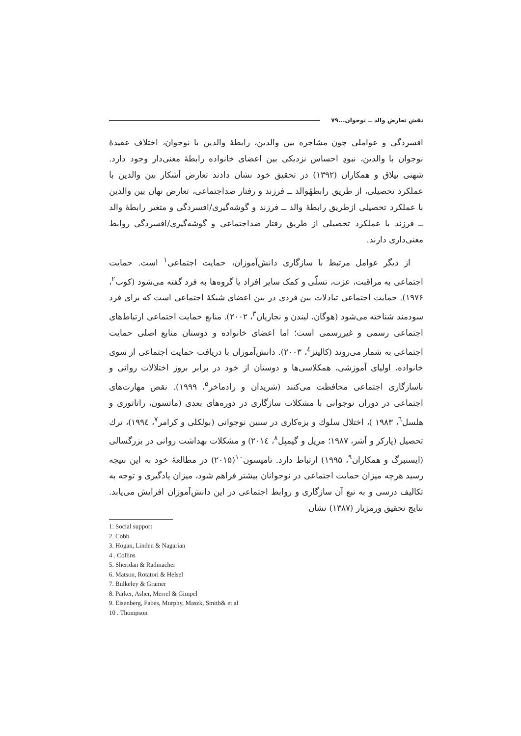نقش تعارض والد ــ نوجوان... ۷۹
افسردگی و عواملی چون مشاجره بین والدین، رابطهٔ والدین با نوجوان، اختلاف عقیدهٔ نوجوان با والدین، نبودِ احساس نزدیکی بین اعضای خانواده رابطهٔ معنی‌دار وجود دارد. شهنی ییلاق و همکاران (۱۳۹۲) در تحقیق خود نشان دادند تعارض آشکار بین والدین با عملکرد تحصیلی، از طریق رابطهٔوالد ــ فرزند و رفتار ضداجتماعی، تعارض نهان بین والدین با عملکرد تحصیلی ازطریق رابطهٔ والد ــ فرزند و گوشه‌گیری/افسردگی و متغیر رابطهٔ والد ــ فرزند با عملکرد تحصیلی از طریق رفتار ضداجتماعی و گوشه‌گیری/افسردگی روابط معنی‌داری دارند.
از دیگر عوامل مرتبط با سازگاری دانش‌آموزان، حمایت اجتماعی<sup>۱</sup> است. حمایت اجتماعی به مراقبت، عزت، تسلّی و کمک سایر افراد یا گروه‌ها به فرد گفته می‌شود (کوب<sup>۲</sup>، ۱۹۷۶). حمایت اجتماعی تبادلات بین فردی در بین اعضای شبکهٔ اجتماعی است که برای فرد سودمند شناخته می‌شود (هوگان، لیندن و نجاریان<sup>۳</sup>، ۲۰۰۲). منابع حمایت اجتماعی ارتباط‌های اجتماعی رسمی و غیررسمی است؛ اما اعضای خانواده و دوستان منابع اصلی حمایت اجتماعی به شمار می‌روند (کالینز<sup>٤</sup>، ۲۰۰۳). دانش‌آموزان با دریافت حمایت اجتماعی از سوی خانواده، اولیای آموزشی، همکلاسی‌ها و دوستان از خود در برابر بروز اختلالات روانی و ناسازگاری اجتماعی محافظت می‌کنند (شریدان و رادماخر<sup>۵</sup>، ۱۹۹۹). نقص مهارت‌های اجتماعی در دوران نوجوانی با مشکلات سازگاری در دوره‌های بعدی (ماتسون، راتاتوری و هلسل<sup>٦</sup>، ۱۹۸۳ )، اختلال سلوك و بزه‌کاری در سنین نوجوانی (بولکلی و کرامر<sup>۷</sup>، ۱۹۹٤)، ترك تحصیل (پارکر و آشر، ۱۹۸۷؛ مریل و گیمپل<sup>۸</sup>، ۲۰۱٤) و مشکلات بهداشت روانی در بزرگسالی (ایسنبرگ و همکاران<sup>۹</sup>، ۱۹۹۵) ارتباط دارد. تامپسون<sup>۱۰</sup>(۲۰۱۵) در مطالعهٔ خود به این نتیجه رسید هرچه میزان حمایت اجتماعی در نوجوانان بیشتر فراهم شود، میزان یادگیری و توجه به تکالیف درسی و به تبع آن سازگاری و روابط اجتماعی در این دانش‌آموزان افزایش می‌یابد. نتایج تحقیق ورمزیار (۱۳۸۷) نشان
1. Social support
2. Cobb
3. Hogan, Linden & Nagarian
4 . Collins
5. Sheridan & Radmacher
6. Matson, Rotatori & Helsel
7. Bulkeley & Gramer
8. Parker, Asher, Merrel & Gimpel
9. Eisenberg, Fabes, Murphy, Maszk, Smith& et al
10 . Thompson